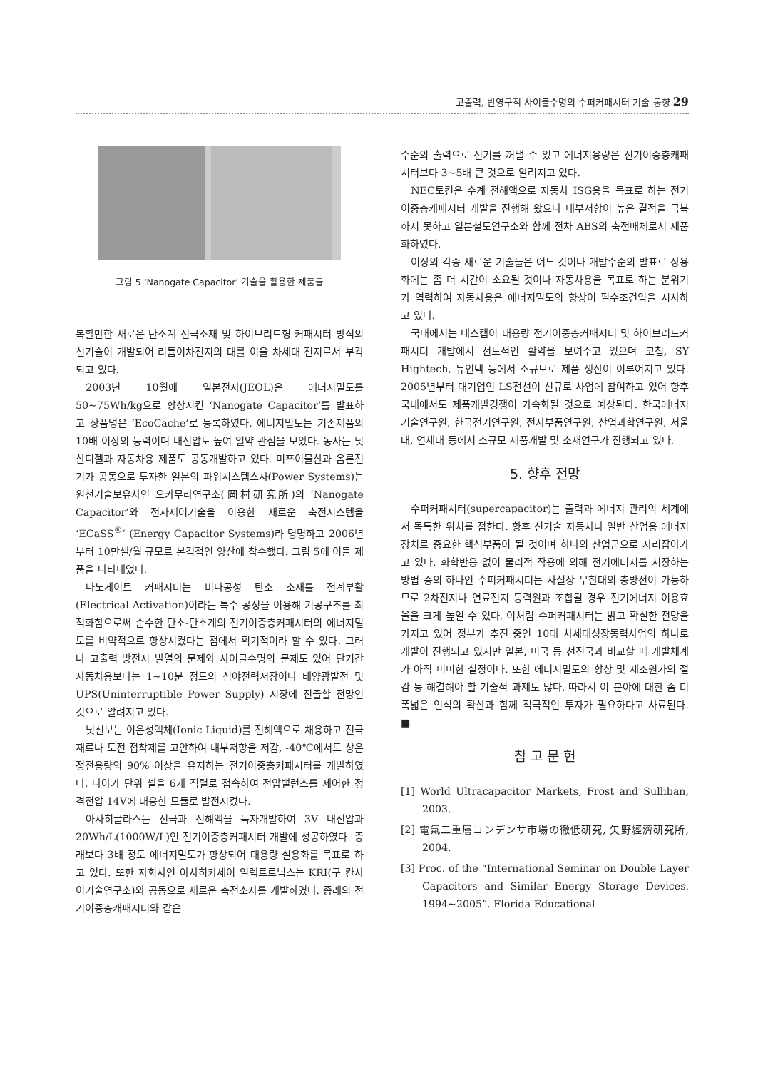고출력, 반영구적 사이클수명의 수퍼커패시터 기술 동향 29
그림 5 ‘Nanogate Capacitor’ 기술을 활용한 제품들
복할만한 새로운 탄소계 전극소재 및 하이브리드형 커패시터 방식의 신기술이 개발되어 리튬이차전지의 대를 이을 차세대 전지로서 부각되고 있다.
2003년 10월에 일본전자(JEOL)은 에너지밀도를 50~75Wh/kg으로 향상시킨 ‘Nanogate Capacitor’를 발표하고 상품명은 ‘EcoCache’로 등록하였다. 에너지밀도는 기존제품의 10배 이상의 능력이며 내전압도 높여 일약 관심을 모았다. 동사는 닛산디젤과 자동차용 제품도 공동개발하고 있다. 미쯔이물산과 옴론전기가 공동으로 투자한 일본의 파워시스템스사(Power Systems)는 원천기술보유사인 오카무라연구소(岡村研究所)의 ‘Nanogate Capacitor’와 전자제어기술을 이용한 새로운 축전시스템을 ‘ECaSS<sup>®</sup>’ (Energy Capacitor Systems)라 명명하고 2006년부터 10만셀/월 규모로 본격적인 양산에 착수했다. 그림 5에 이들 제품을 나타내었다.
나노게이트 커패시터는 비다공성 탄소 소재를 전계부활(Electrical Activation)이라는 특수 공정을 이용해 기공구조를 최적화함으로써 순수한 탄소-탄소계의 전기이중층커패시터의 에너지밀도를 비약적으로 향상시켰다는 점에서 획기적이라 할 수 있다. 그러나 고출력 방전시 발열의 문제와 사이클수명의 문제도 있어 단기간 자동차용보다는 1~10분 정도의 심야전력저장이나 태양광발전 및 UPS(Uninterruptible Power Supply) 시장에 진출할 전망인 것으로 알려지고 있다.
닛신보는 이온성액체(Ionic Liquid)를 전해액으로 채용하고 전극재료나 도전 접착제를 고안하여 내부저항을 저감, -40℃에서도 상온 정전용량의 90% 이상을 유지하는 전기이중층커패시터를 개발하였다. 나아가 단위 셀을 6개 직렬로 접속하여 전압밸런스를 제어한 정격전압 14V에 대응한 모듈로 발전시켰다.
아사히글라스는 전극과 전해액을 독자개발하여 3V 내전압과 20Wh/L(1000W/L)인 전기이중층커패시터 개발에 성공하였다. 종래보다 3배 정도 에너지밀도가 향상되어 대용량 실용화를 목표로 하고 있다. 또한 자회사인 아사히카세이 일렉트로닉스는 KRI(구 칸사이기술연구소)와 공동으로 새로운 축전소자를 개발하였다. 종래의 전기이중층캐패시터와 같은
수준의 출력으로 전기를 꺼낼 수 있고 에너지용량은 전기이중층캐패시터보다 3~5배 큰 것으로 알려지고 있다.
NEC토킨은 수계 전해액으로 자동차 ISG용을 목표로 하는 전기이중층캐패시터 개발을 진행해 왔으나 내부저항이 높은 결점을 극복하지 못하고 일본철도연구소와 함께 전차 ABS의 축전매체로서 제품화하였다.
이상의 각종 새로운 기술들은 어느 것이나 개발수준의 발표로 상용화에는 좀 더 시간이 소요될 것이나 자동차용을 목표로 하는 분위기가 역력하여 자동차용은 에너지밀도의 향상이 필수조건임을 시사하고 있다.
국내에서는 네스캡이 대용량 전기이중층커패시터 및 하이브리드커패시터 개발에서 선도적인 활약을 보여주고 있으며 코칩, SY Hightech, 뉴인텍 등에서 소규모로 제품 생산이 이루어지고 있다. 2005년부터 대기업인 LS전선이 신규로 사업에 참여하고 있어 향후 국내에서도 제품개발경쟁이 가속화될 것으로 예상된다. 한국에너지기술연구원, 한국전기연구원, 전자부품연구원, 산업과학연구원, 서울대, 연세대 등에서 소규모 제품개발 및 소재연구가 진행되고 있다.
5. 향후 전망
수퍼커패시터(supercapacitor)는 출력과 에너지 관리의 세계에서 독특한 위치를 점한다. 향후 신기술 자동차나 일반 산업용 에너지장치로 중요한 핵심부품이 될 것이며 하나의 산업군으로 자리잡아가고 있다. 화학반응 없이 물리적 작용에 의해 전기에너지를 저장하는 방법 중의 하나인 수퍼커패시터는 사실상 무한대의 충방전이 가능하므로 2차전지나 연료전지 동력원과 조합될 경우 전기에너지 이용효율을 크게 높일 수 있다. 이처럼 수퍼커패시터는 밝고 확실한 전망을 가지고 있어 정부가 추진 중인 10대 차세대성장동력사업의 하나로 개발이 진행되고 있지만 일본, 미국 등 선진국과 비교할 때 개발체계가 아직 미미한 실정이다. 또한 에너지밀도의 향상 및 제조원가의 절감 등 해결해야 할 기술적 과제도 많다. 따라서 이 분야에 대한 좀 더 폭넓은 인식의 확산과 함께 적극적인 투자가 필요하다고 사료된다. ■
참 고 문 헌
[1] World Ultracapacitor Markets, Frost and Sulliban, 2003.
[2] 電氣二重層コンデンサ市場の徹低硏究, 矢野經濟硏究所, 2004.
[3] Proc. of the “International Seminar on Double Layer Capacitors and Similar Energy Storage Devices. 1994~2005”. Florida Educational